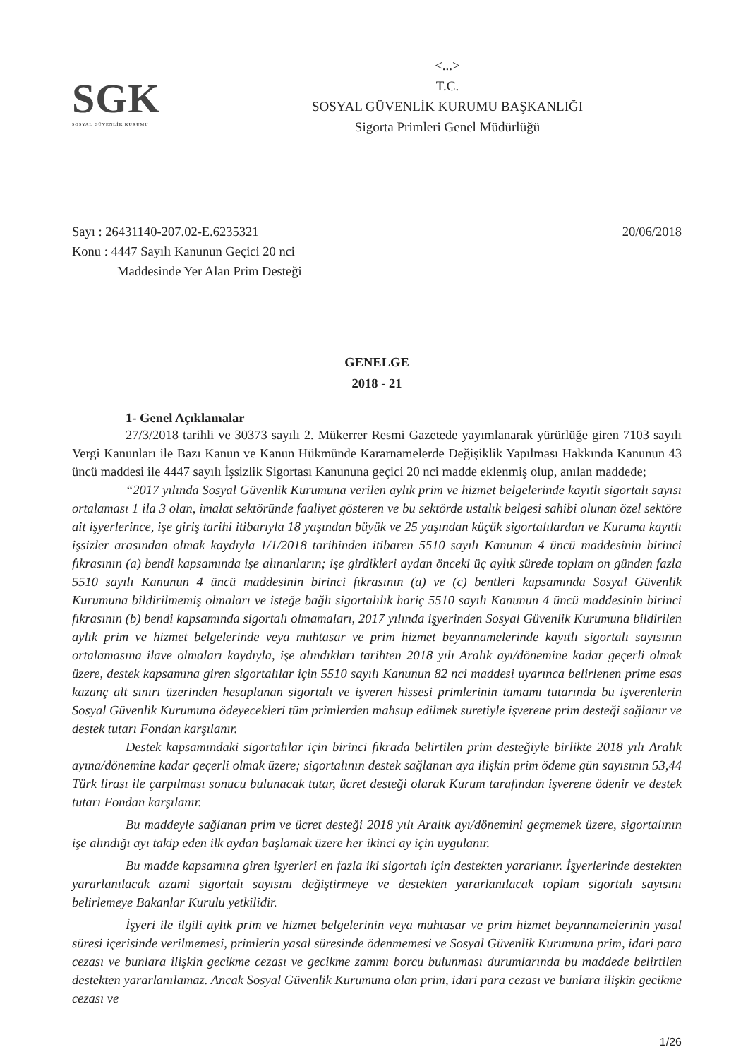SGK
SOSYAL GÜVENLİK KURUMU
<...>
T.C.
SOSYAL GÜVENLİK KURUMU BAŞKANLIĞI
Sigorta Primleri Genel Müdürlüğü
Sayı : 26431140-207.02-E.6235321 20/06/2018
Konu : 4447 Sayılı Kanunun Geçici 20 nci
Maddesinde Yer Alan Prim Desteği
GENELGE
2018 - 21
1- Genel Açıklamalar
27/3/2018 tarihli ve 30373 sayılı 2. Mükerrer Resmi Gazetede yayımlanarak yürürlüğe giren 7103 sayılı Vergi Kanunları ile Bazı Kanun ve Kanun Hükmünde Kararnamelerde Değişiklik Yapılması Hakkında Kanunun 43 üncü maddesi ile 4447 sayılı İşsizlik Sigortası Kanununa geçici 20 nci madde eklenmiş olup, anılan maddede;
“2017 yılında Sosyal Güvenlik Kurumuna verilen aylık prim ve hizmet belgelerinde kayıtlı sigortalı sayısı ortalaması 1 ila 3 olan, imalat sektöründe faaliyet gösteren ve bu sektörde ustalık belgesi sahibi olunan özel sektöre ait işyerlerince, işe giriş tarihi itibarıyla 18 yaşından büyük ve 25 yaşından küçük sigortalılardan ve Kuruma kayıtlı işsizler arasından olmak kaydıyla 1/1/2018 tarihinden itibaren 5510 sayılı Kanunun 4 üncü maddesinin birinci fıkrasının (a) bendi kapsamında işe alınanların; işe girdikleri aydan önceki üç aylık sürede toplam on günden fazla 5510 sayılı Kanunun 4 üncü maddesinin birinci fıkrasının (a) ve (c) bentleri kapsamında Sosyal Güvenlik Kurumuna bildirilmemiş olmaları ve isteğe bağlı sigortalılık hariç 5510 sayılı Kanunun 4 üncü maddesinin birinci fıkrasının (b) bendi kapsamında sigortalı olmamaları, 2017 yılında işyerinden Sosyal Güvenlik Kurumuna bildirilen aylık prim ve hizmet belgelerinde veya muhtasar ve prim hizmet beyannamelerinde kayıtlı sigortalı sayısının ortalamasına ilave olmaları kaydıyla, işe alındıkları tarihten 2018 yılı Aralık ayı/dönemine kadar geçerli olmak üzere, destek kapsamına giren sigortalılar için 5510 sayılı Kanunun 82 nci maddesi uyarınca belirlenen prime esas kazanç alt sınırı üzerinden hesaplanan sigortalı ve işveren hissesi primlerinin tamamı tutarında bu işverenlerin Sosyal Güvenlik Kurumuna ödeyecekleri tüm primlerden mahsup edilmek suretiyle işverene prim desteği sağlanır ve destek tutarı Fondan karşılanır.
Destek kapsamındaki sigortalılar için birinci fıkrada belirtilen prim desteğiyle birlikte 2018 yılı Aralık ayına/dönemine kadar geçerli olmak üzere; sigortalının destek sağlanan aya ilişkin prim ödeme gün sayısının 53,44 Türk lirası ile çarpılması sonucu bulunacak tutar, ücret desteği olarak Kurum tarafından işverene ödenir ve destek tutarı Fondan karşılanır.
Bu maddeyle sağlanan prim ve ücret desteği 2018 yılı Aralık ayı/dönemini geçmemek üzere, sigortalının işe alındığı ayı takip eden ilk aydan başlamak üzere her ikinci ay için uygulanır.
Bu madde kapsamına giren işyerleri en fazla iki sigortalı için destekten yararlanır. İşyerlerinde destekten yararlanılacak azami sigortalı sayısını değiştirmeye ve destekten yararlanılacak toplam sigortalı sayısını belirlemeye Bakanlar Kurulu yetkilidir.
İşyeri ile ilgili aylık prim ve hizmet belgelerinin veya muhtasar ve prim hizmet beyannamelerinin yasal süresi içerisinde verilmemesi, primlerin yasal süresinde ödenmemesi ve Sosyal Güvenlik Kurumuna prim, idari para cezası ve bunlara ilişkin gecikme cezası ve gecikme zammı borcu bulunması durumlarında bu maddede belirtilen destekten yararlanılamaz. Ancak Sosyal Güvenlik Kurumuna olan prim, idari para cezası ve bunlara ilişkin gecikme cezası ve
1/26